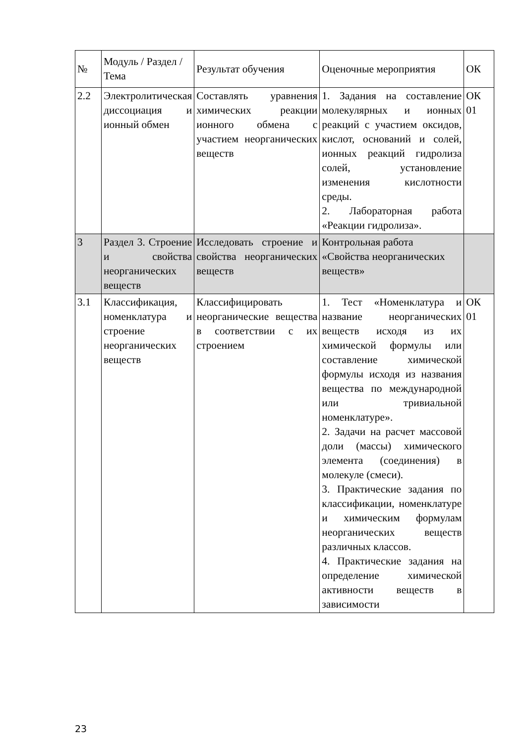| № | Модуль / Раздел / Тема | Результат обучения | Оценочные мероприятия | ОК |
| --- | --- | --- | --- | --- |
| 2.2 | Электролитическая диссоциация и ионный обмен | Составлять уравнения химических реакции ионного обмена с участием неорганических веществ | 1. Задания на составление молекулярных и ионных реакций с участием оксидов, кислот, оснований и солей, ионных реакций гидролиза солей, установление изменения кислотности среды. 2. Лабораторная работа «Реакции гидролиза». | ОК 01 |
| 3 | Раздел 3. Строение и свойства неорганических веществ | Исследовать строение и свойства неорганических веществ | Контрольная работа «Свойства неорганических веществ» | |
| 3.1 | Классификация, номенклатура и строение неорганических веществ | Классифицировать неорганические вещества в соответствии с их строением | 1. Тест «Номенклатура и название неорганических веществ исходя из их химической формулы или составление химической формулы исходя из названия вещества по международной или тривиальной номенклатуре». 2. Задачи на расчет массовой доли (массы) химического элемента (соединения) в молекуле (смеси). 3. Практические задания по классификации, номенклатуре и химическим формулам неорганических веществ различных классов. 4. Практические задания на определение химической активности веществ в зависимости | ОК 01 |
23